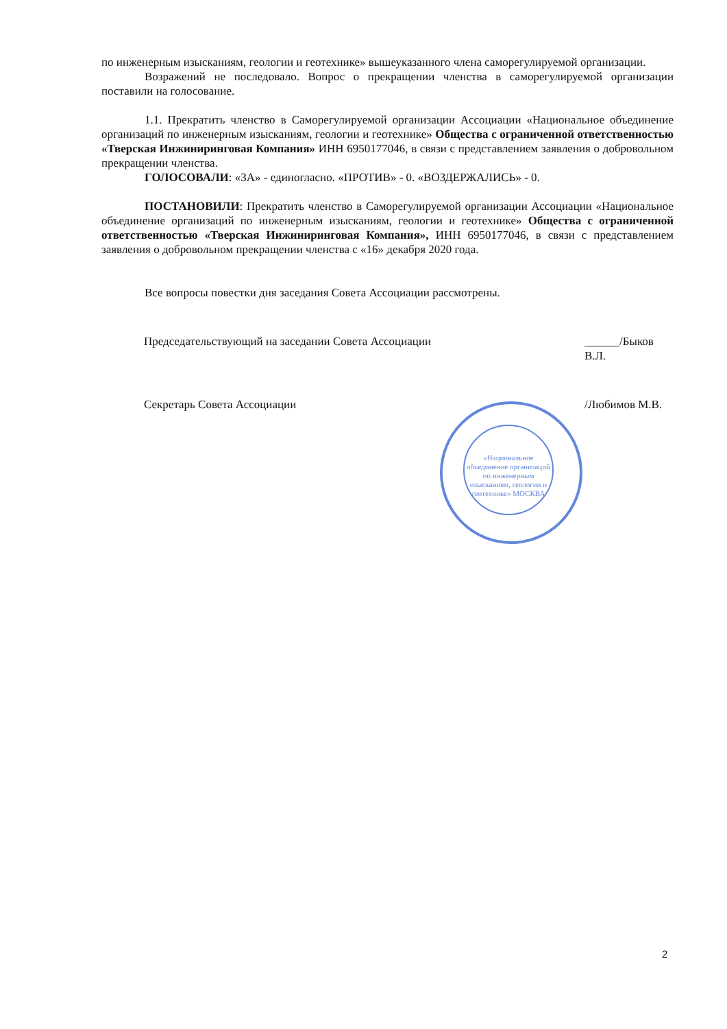«Национальное объединение организаций по инженерным изысканиям, геологии и геотехнике» МОСКВА
по инженерным изысканиям, геологии и геотехнике» вышеуказанного члена саморегулируемой организации.
Возражений не последовало. Вопрос о прекращении членства в саморегулируемой организации поставили на голосование.
1.1. Прекратить членство в Саморегулируемой организации Ассоциации «Национальное объединение организаций по инженерным изысканиям, геологии и геотехнике» Общества с ограниченной ответственностью «Тверская Инжиниринговая Компания» ИНН 6950177046, в связи с представлением заявления о добровольном прекращении членства.
ГОЛОСОВАЛИ: «ЗА» - единогласно. «ПРОТИВ» - 0. «ВОЗДЕРЖАЛИСЬ» - 0.
ПОСТАНОВИЛИ: Прекратить членство в Саморегулируемой организации Ассоциации «Национальное объединение организаций по инженерным изысканиям, геологии и геотехнике» Общества с ограниченной ответственностью «Тверская Инжиниринговая Компания», ИНН 6950177046, в связи с представлением заявления о добровольном прекращении членства с «16» декабря 2020 года.
Все вопросы повестки дня заседания Совета Ассоциации рассмотрены.
Председательствующий на заседании Совета Ассоциации ______/Быков В.Л.
Секретарь Совета Ассоциации /Любимов М.В.
2